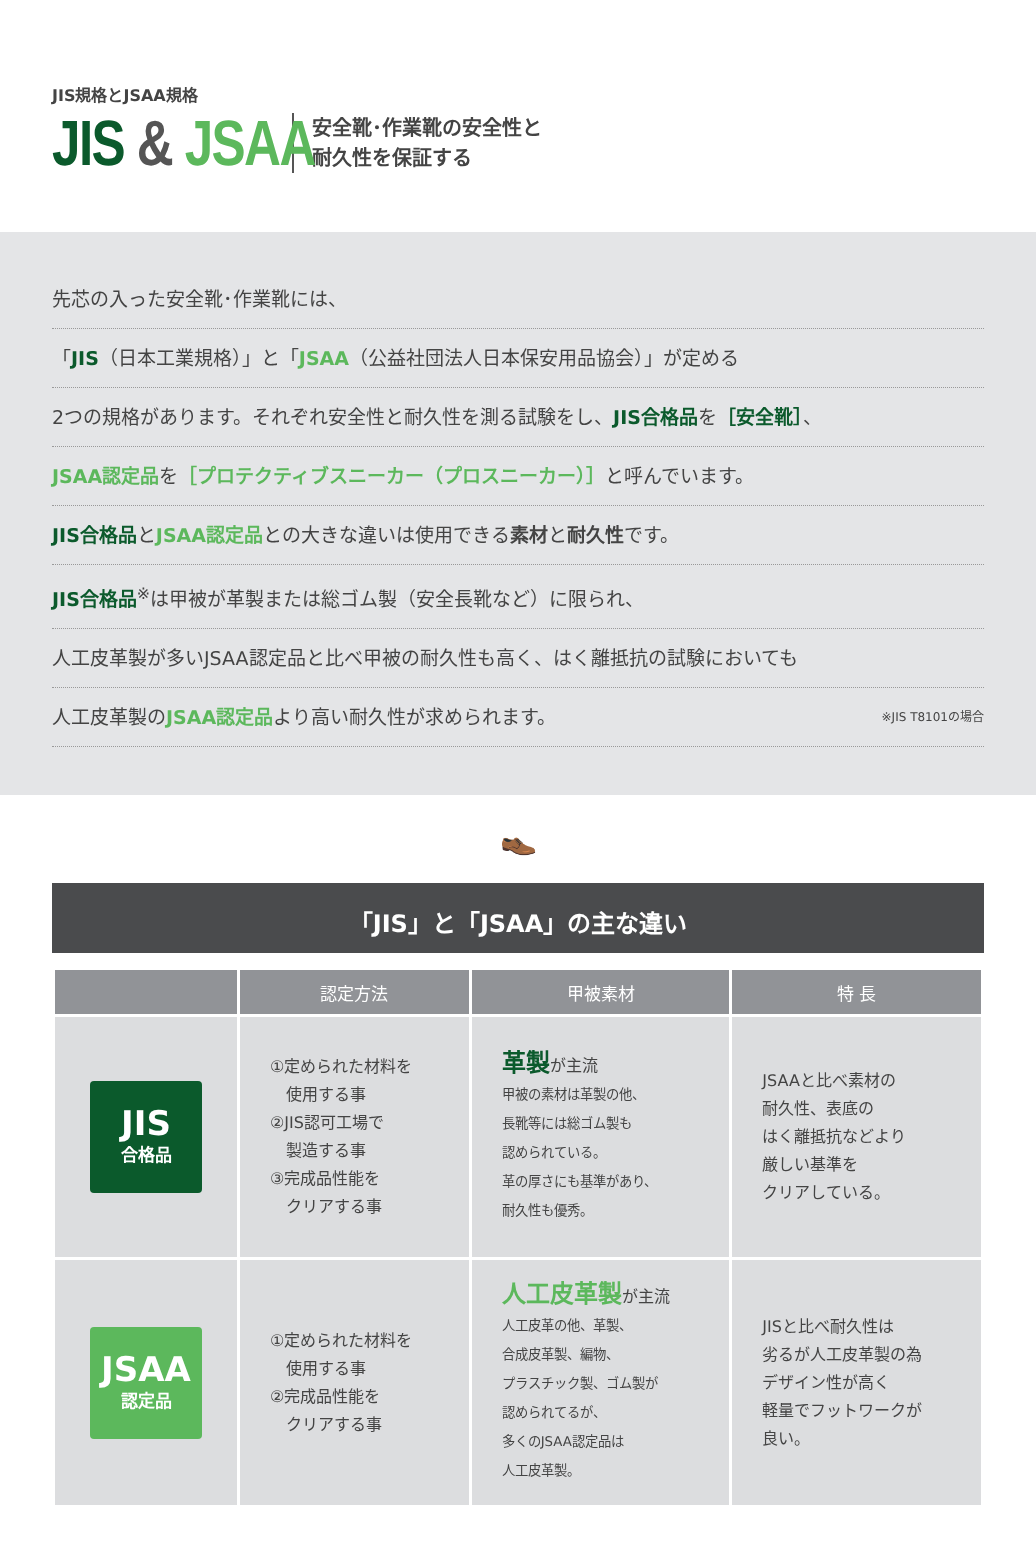JIS規格とJSAA規格
JIS & JSAA
安全靴･作業靴の安全性と
耐久性を保証する
先芯の入った安全靴･作業靴には、
「JIS（日本工業規格）」と「JSAA（公益社団法人日本保安用品協会）」が定める
2つの規格があります。それぞれ安全性と耐久性を測る試験をし、JIS合格品を［安全靴］、
JSAA認定品を［プロテクティブスニーカー（プロスニーカー）］と呼んでいます。
JIS合格品とJSAA認定品との大きな違いは使用できる素材と耐久性です。
JIS合格品<sup>※</sup>は甲被が革製または総ゴム製（安全長靴など）に限られ、
人工皮革製が多いJSAA認定品と比べ甲被の耐久性も高く、はく離抵抗の試験においても
人工皮革製のJSAA認定品より高い耐久性が求められます。 ※JIS T8101の場合
👞
「JIS」と「JSAA」の主な違い
| | 認定方法 | 甲被素材 | 特 長 |
| --- | --- | --- | --- |
| JIS 合格品 | ①定められた材料を 使用する事 ②JIS認可工場で 製造する事 ③完成品性能を クリアする事 | 革製 が主流 甲被の素材は革製の他、 長靴等には総ゴム製も 認められている。 革の厚さにも基準があり、 耐久性も優秀。 | JSAAと比べ素材の 耐久性、表底の はく離抵抗などより 厳しい基準を クリアしている。 |
| JSAA 認定品 | ①定められた材料を 使用する事 ②完成品性能を クリアする事 | 人工皮革製 が主流 人工皮革の他、革製、 合成皮革製、編物、 プラスチック製、ゴム製が 認められてるが、 多くのJSAA認定品は 人工皮革製。 | JISと比べ耐久性は 劣るが人工皮革製の為 デザイン性が高く 軽量でフットワークが 良い。 |